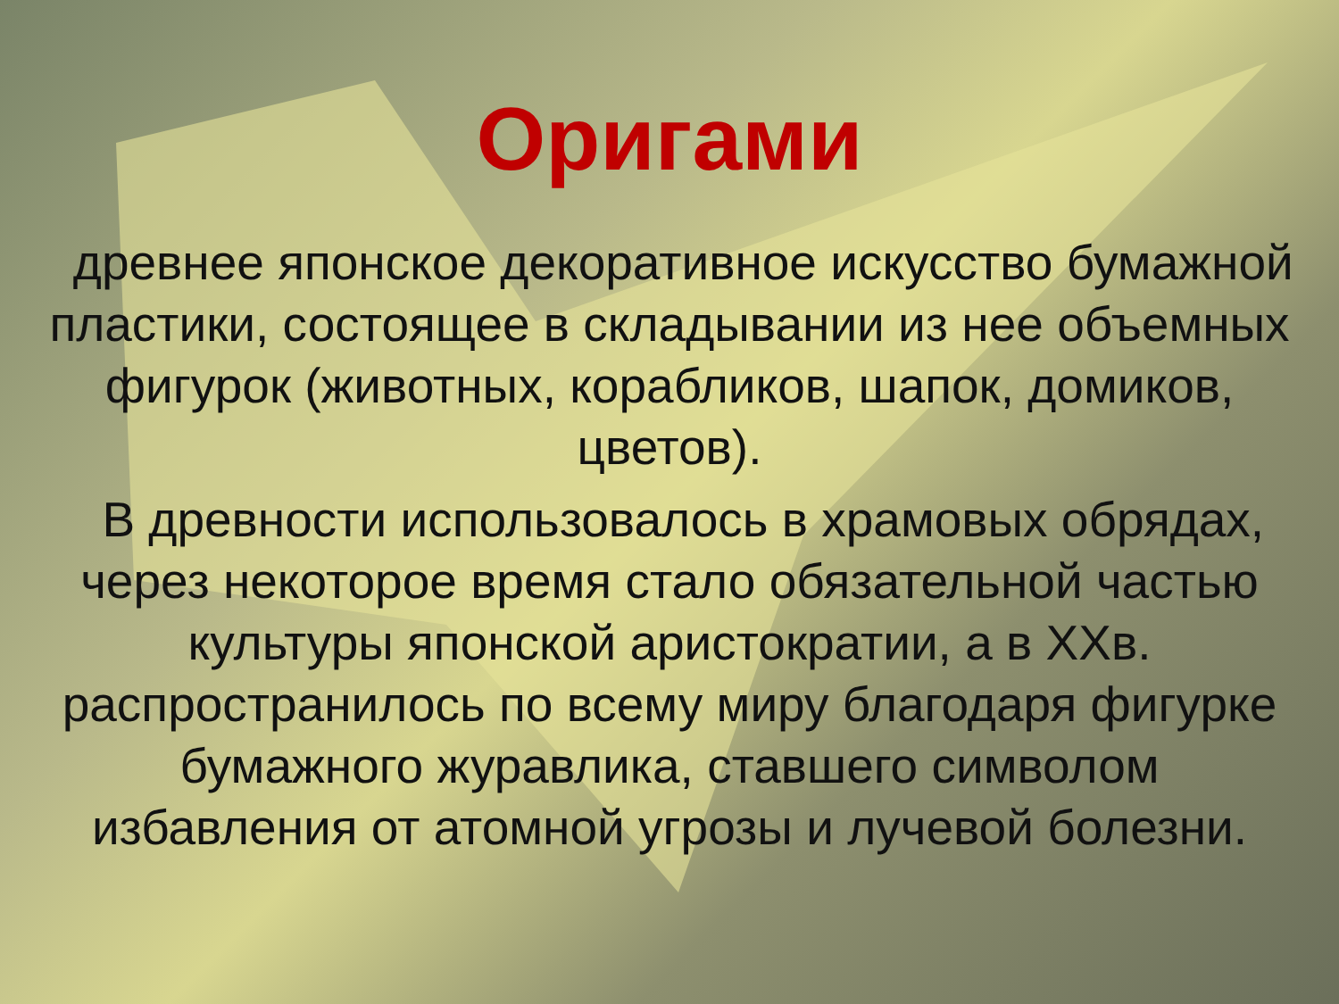Оригами
древнее японское декоративное искусство бумажной пластики, состоящее в складывании из нее объемных фигурок (животных, корабликов, шапок, домиков, цветов).
В древности использовалось в храмовых обрядах, через некоторое время стало обязательной частью культуры японской аристократии, а в XXв. распространилось по всему миру благодаря фигурке бумажного журавлика, ставшего символом избавления от атомной угрозы и лучевой болезни.